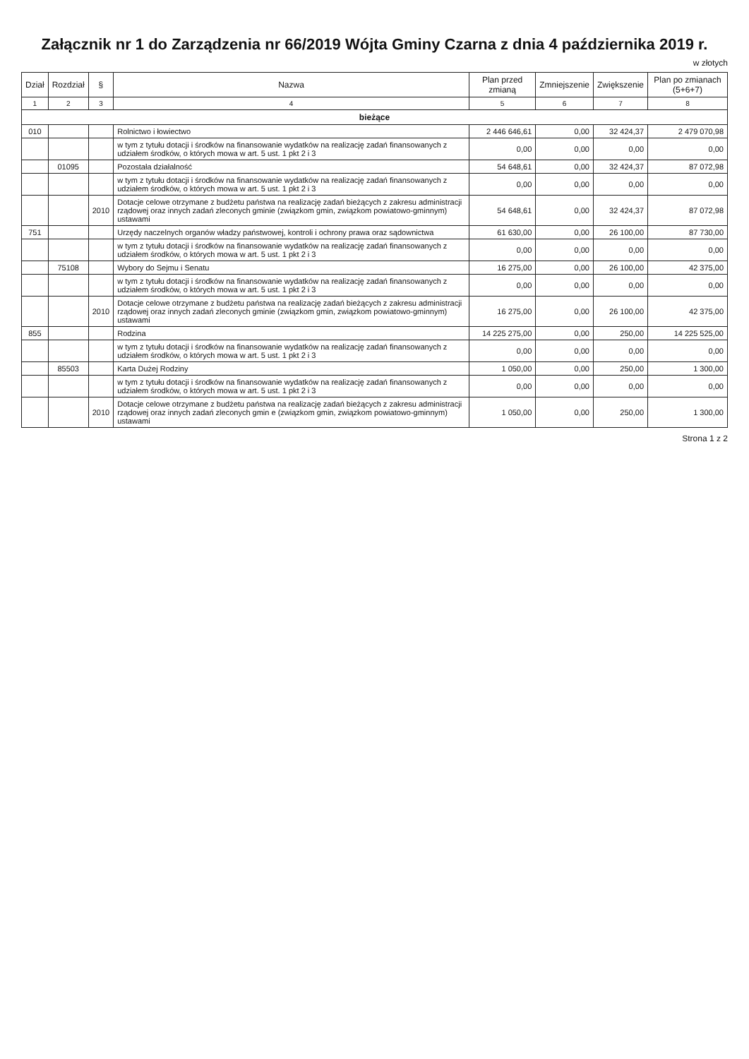Załącznik nr 1 do Zarządzenia nr 66/2019 Wójta Gminy Czarna z dnia 4 października 2019 r.
w złotych
| Dział | Rozdział | § | Nazwa | Plan przed zmianą | Zmniejszenie | Zwiększenie | Plan po zmianach (5+6+7) |
| --- | --- | --- | --- | --- | --- | --- | --- |
| 1 | 2 | 3 | 4 | 5 | 6 | 7 | 8 |
| bieżące | | | | | | | |
| 010 | | | Rolnictwo i łowiectwo | 2 446 646,61 | 0,00 | 32 424,37 | 2 479 070,98 |
| | | | w tym z tytułu dotacji i środków na finansowanie wydatków na realizację zadań finansowanych z udziałem środków, o których mowa w art. 5 ust. 1 pkt 2 i 3 | 0,00 | 0,00 | 0,00 | 0,00 |
| | 01095 | | Pozostała działalność | 54 648,61 | 0,00 | 32 424,37 | 87 072,98 |
| | | | w tym z tytułu dotacji i środków na finansowanie wydatków na realizację zadań finansowanych z udziałem środków, o których mowa w art. 5 ust. 1 pkt 2 i 3 | 0,00 | 0,00 | 0,00 | 0,00 |
| | | 2010 | Dotacje celowe otrzymane z budżetu państwa na realizację zadań bieżących z zakresu administracji rządowej oraz innych zadań zleconych gminie (związkom gmin, związkom powiatowo-gminnym) ustawami | 54 648,61 | 0,00 | 32 424,37 | 87 072,98 |
| 751 | | | Urzędy naczelnych organów władzy państwowej, kontroli i ochrony prawa oraz sądownictwa | 61 630,00 | 0,00 | 26 100,00 | 87 730,00 |
| | | | w tym z tytułu dotacji i środków na finansowanie wydatków na realizację zadań finansowanych z udziałem środków, o których mowa w art. 5 ust. 1 pkt 2 i 3 | 0,00 | 0,00 | 0,00 | 0,00 |
| | 75108 | | Wybory do Sejmu i Senatu | 16 275,00 | 0,00 | 26 100,00 | 42 375,00 |
| | | | w tym z tytułu dotacji i środków na finansowanie wydatków na realizację zadań finansowanych z udziałem środków, o których mowa w art. 5 ust. 1 pkt 2 i 3 | 0,00 | 0,00 | 0,00 | 0,00 |
| | | 2010 | Dotacje celowe otrzymane z budżetu państwa na realizację zadań bieżących z zakresu administracji rządowej oraz innych zadań zleconych gminie (związkom gmin, związkom powiatowo-gminnym) ustawami | 16 275,00 | 0,00 | 26 100,00 | 42 375,00 |
| 855 | | | Rodzina | 14 225 275,00 | 0,00 | 250,00 | 14 225 525,00 |
| | | | w tym z tytułu dotacji i środków na finansowanie wydatków na realizację zadań finansowanych z udziałem środków, o których mowa w art. 5 ust. 1 pkt 2 i 3 | 0,00 | 0,00 | 0,00 | 0,00 |
| | 85503 | | Karta Dużej Rodziny | 1 050,00 | 0,00 | 250,00 | 1 300,00 |
| | | | w tym z tytułu dotacji i środków na finansowanie wydatków na realizację zadań finansowanych z udziałem środków, o których mowa w art. 5 ust. 1 pkt 2 i 3 | 0,00 | 0,00 | 0,00 | 0,00 |
| | | 2010 | Dotacje celowe otrzymane z budżetu państwa na realizację zadań bieżących z zakresu administracji rządowej oraz innych zadań zleconych gmin e (związkom gmin, związkom powiatowo-gminnym) ustawami | 1 050,00 | 0,00 | 250,00 | 1 300,00 |
Strona 1 z 2